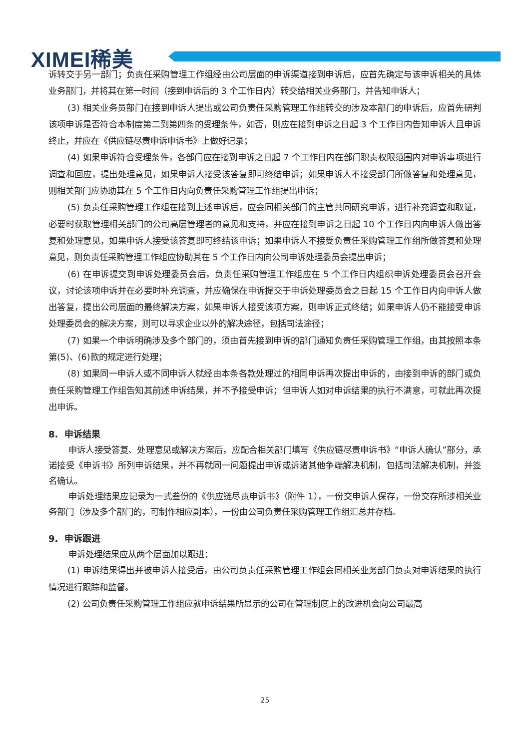XIMEI稀美
诉转交于另一部门；负责任采购管理工作组经由公司层面的申诉渠道接到申诉后，应首先确定与该申诉相关的具体业务部门，并将其在第一时间（接到申诉后的 3 个工作日内）转交给相关业务部门，并告知申诉人；
(3) 相关业务员部门在接到申诉人提出或公司负责任采购管理工作组转交的涉及本部门的申诉后，应首先研判该项申诉是否符合本制度第二到第四条的受理条件，如否，则应在接到申诉之日起 3 个工作日内告知申诉人且申诉终止，并应在《供应链尽责申诉申诉书》上做好记录；
(4) 如果申诉符合受理条件，各部门应在接到申诉之日起 7 个工作日内在部门职责权限范围内对申诉事项进行调查和回应，提出处理意见，如果申诉人接受该答复即可终结申诉；如果申诉人不接受部门所做答复和处理意见，则相关部门应协助其在 5 个工作日内向负责任采购管理工作组提出申诉；
(5) 负责任采购管理工作组在接到上述申诉后，应会同相关部门的主管共同研究申诉，进行补充调查和取证，必要时获取管理相关部门的公司高层管理者的意见和支持，并应在接到申诉之日起 10 个工作日内向申诉人做出答复和处理意见，如果申诉人接受该答复即可终结该申诉；如果申诉人不接受负责任采购管理工作组所做答复和处理意见，则负责任采购管理工作组应协助其在 5 个工作日内向公司申诉处理委员会提出申诉；
(6) 在申诉提交到申诉处理委员会后，负责任采购管理工作组应在 5 个工作日内组织申诉处理委员会召开会议，讨论该项申诉并在必要时补充调查，并应确保在申诉提交于申诉处理委员会之日起 15 个工作日内向申诉人做出答复，提出公司层面的最终解决方案，如果申诉人接受该项方案，则申诉正式终结；如果申诉人仍不能接受申诉处理委员会的解决方案，则可以寻求企业以外的解决途径，包括司法途径；
(7) 如果一个申诉明确涉及多个部门的，须由首先接到申诉的部门通知负责任采购管理工作组，由其按照本条第(5)、(6)款的规定进行处理；
(8) 如果同一申诉人或不同申诉人就经由本条各款处理过的相同申诉再次提出申诉的，由接到申诉的部门或负责任采购管理工作组告知其前述申诉结果，并不予接受申诉；但申诉人如对申诉结果的执行不满意，可就此再次提出申诉。
8. 申诉结果
申诉人接受答复、处理意见或解决方案后，应配合相关部门填写《供应链尽责申诉书》“申诉人确认”部分，承诺接受《申诉书》所列申诉结果，并不再就同一问题提出申诉或诉诸其他争端解决机制，包括司法解决机制，并签名确认。
申诉处理结果应记录为一式叁份的《供应链尽责申诉书》（附件 1），一份交申诉人保存，一份交存所涉相关业务部门（涉及多个部门的，可制作相应副本），一份由公司负责任采购管理工作组汇总并存档。
9. 申诉跟进
申诉处理结果应从两个层面加以跟进：
(1) 申诉结果得出并被申诉人接受后，由公司负责任采购管理工作组会同相关业务部门负责对申诉结果的执行情况进行跟踪和监督。
(2) 公司负责任采购管理工作组应就申诉结果所显示的公司在管理制度上的改进机会向公司最高
25